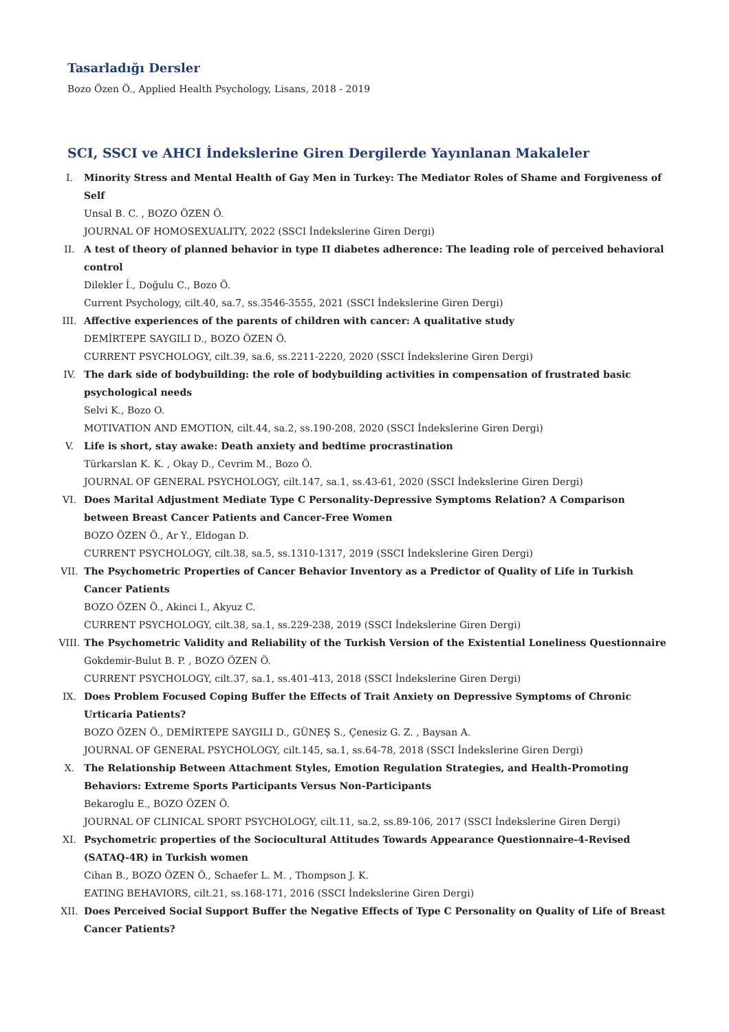Tasarladığı Dersler
Bozo Özen Ö., Applied Health Psychology, Lisans, 2018 - 2019
SCI, SSCI ve AHCI İndekslerine Giren Dergilerde Yayınlanan Makaleler
I. Minority Stress and Mental Health of Gay Men in Turkey: The Mediator Roles of Shame and Forgiveness of Self
Unsal B. C. , BOZO ÖZEN Ö.
JOURNAL OF HOMOSEXUALITY, 2022 (SSCI İndekslerine Giren Dergi)
II. A test of theory of planned behavior in type II diabetes adherence: The leading role of perceived behavioral control
Dilekler İ., Doğulu C., Bozo Ö.
Current Psychology, cilt.40, sa.7, ss.3546-3555, 2021 (SSCI İndekslerine Giren Dergi)
III. Affective experiences of the parents of children with cancer: A qualitative study
DEMİRTEPE SAYGILI D., BOZO ÖZEN Ö.
CURRENT PSYCHOLOGY, cilt.39, sa.6, ss.2211-2220, 2020 (SSCI İndekslerine Giren Dergi)
IV. The dark side of bodybuilding: the role of bodybuilding activities in compensation of frustrated basic psychological needs
Selvi K., Bozo O.
MOTIVATION AND EMOTION, cilt.44, sa.2, ss.190-208, 2020 (SSCI İndekslerine Giren Dergi)
V. Life is short, stay awake: Death anxiety and bedtime procrastination
Türkarslan K. K. , Okay D., Cevrim M., Bozo Ö.
JOURNAL OF GENERAL PSYCHOLOGY, cilt.147, sa.1, ss.43-61, 2020 (SSCI İndekslerine Giren Dergi)
VI. Does Marital Adjustment Mediate Type C Personality-Depressive Symptoms Relation? A Comparison between Breast Cancer Patients and Cancer-Free Women
BOZO ÖZEN Ö., Ar Y., Eldogan D.
CURRENT PSYCHOLOGY, cilt.38, sa.5, ss.1310-1317, 2019 (SSCI İndekslerine Giren Dergi)
VII. The Psychometric Properties of Cancer Behavior Inventory as a Predictor of Quality of Life in Turkish Cancer Patients
BOZO ÖZEN Ö., Akinci I., Akyuz C.
CURRENT PSYCHOLOGY, cilt.38, sa.1, ss.229-238, 2019 (SSCI İndekslerine Giren Dergi)
VIII. The Psychometric Validity and Reliability of the Turkish Version of the Existential Loneliness Questionnaire
Gokdemir-Bulut B. P. , BOZO ÖZEN Ö.
CURRENT PSYCHOLOGY, cilt.37, sa.1, ss.401-413, 2018 (SSCI İndekslerine Giren Dergi)
IX. Does Problem Focused Coping Buffer the Effects of Trait Anxiety on Depressive Symptoms of Chronic Urticaria Patients?
BOZO ÖZEN Ö., DEMİRTEPE SAYGILI D., GÜNEŞ S., Çenesiz G. Z. , Baysan A.
JOURNAL OF GENERAL PSYCHOLOGY, cilt.145, sa.1, ss.64-78, 2018 (SSCI İndekslerine Giren Dergi)
X. The Relationship Between Attachment Styles, Emotion Regulation Strategies, and Health-Promoting Behaviors: Extreme Sports Participants Versus Non-Participants
Bekaroglu E., BOZO ÖZEN Ö.
JOURNAL OF CLINICAL SPORT PSYCHOLOGY, cilt.11, sa.2, ss.89-106, 2017 (SSCI İndekslerine Giren Dergi)
XI. Psychometric properties of the Sociocultural Attitudes Towards Appearance Questionnaire-4-Revised (SATAQ-4R) in Turkish women
Cihan B., BOZO ÖZEN Ö., Schaefer L. M. , Thompson J. K.
EATING BEHAVIORS, cilt.21, ss.168-171, 2016 (SSCI İndekslerine Giren Dergi)
XII. Does Perceived Social Support Buffer the Negative Effects of Type C Personality on Quality of Life of Breast Cancer Patients?